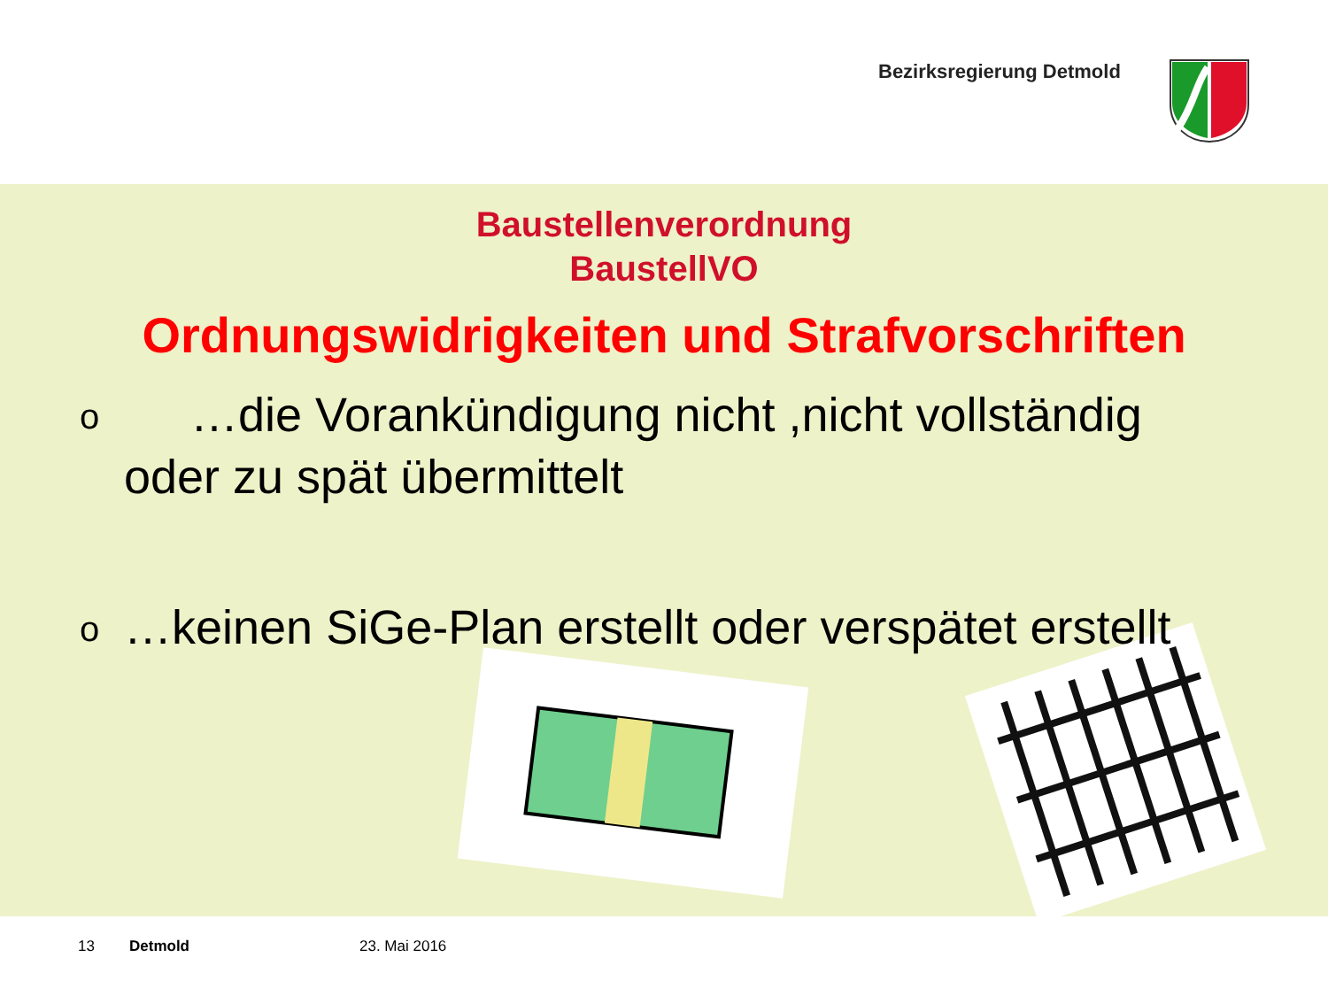Bezirksregierung Detmold
Baustellenverordnung
BaustellVO
Ordnungswidrigkeiten und Strafvorschriften
o …die Vorankündigung nicht ,nicht vollständig oder zu spät übermittelt
o …keinen SiGe-Plan erstellt oder verspätet erstellt
13 Detmold 23. Mai 2016